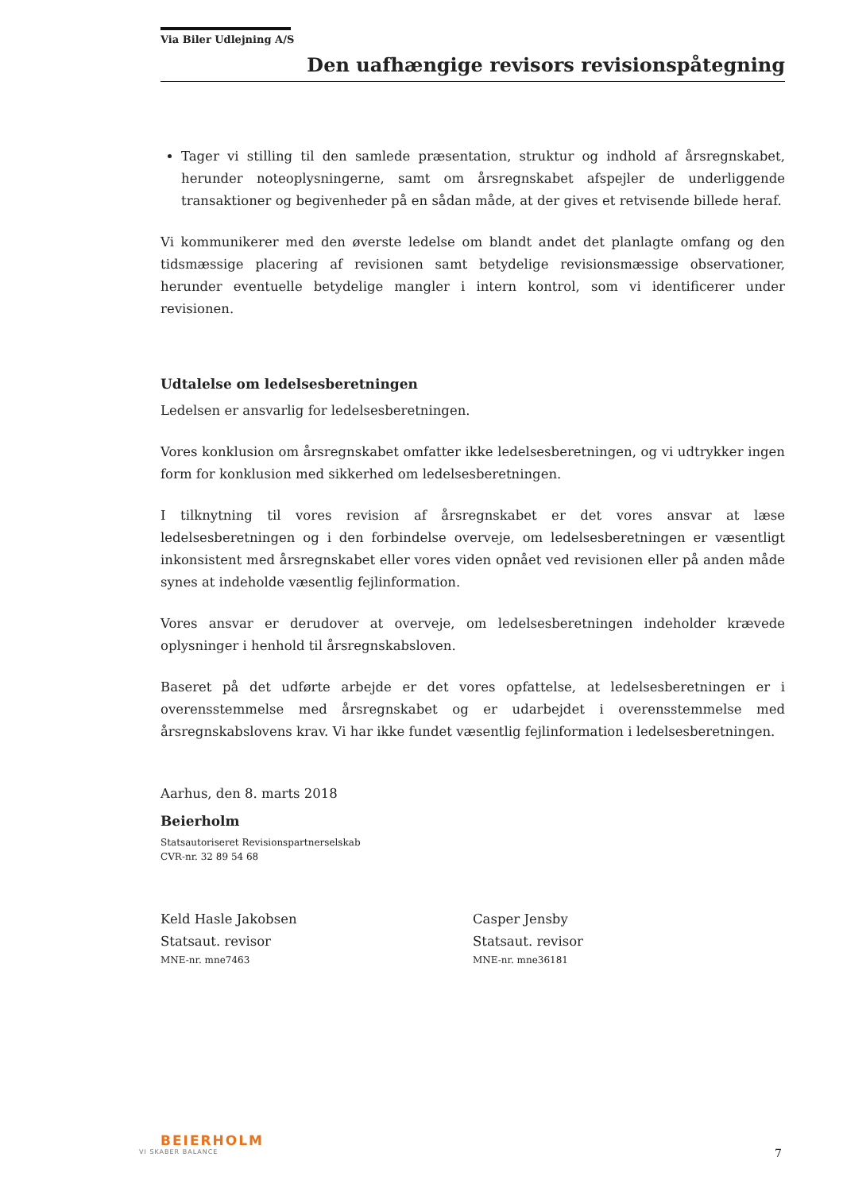Via Biler Udlejning A/S
Den uafhængige revisors revisionspåtegning
Tager vi stilling til den samlede præsentation, struktur og indhold af årsregnskabet, herunder noteoplysningerne, samt om årsregnskabet afspejler de underliggende transaktioner og begivenheder på en sådan måde, at der gives et retvisende billede heraf.
Vi kommunikerer med den øverste ledelse om blandt andet det planlagte omfang og den tidsmæssige placering af revisionen samt betydelige revisionsmæssige observationer, herunder eventuelle betydelige mangler i intern kontrol, som vi identificerer under revisionen.
Udtalelse om ledelsesberetningen
Ledelsen er ansvarlig for ledelsesberetningen.
Vores konklusion om årsregnskabet omfatter ikke ledelsesberetningen, og vi udtrykker ingen form for konklusion med sikkerhed om ledelsesberetningen.
I tilknytning til vores revision af årsregnskabet er det vores ansvar at læse ledelsesberetningen og i den forbindelse overveje, om ledelsesberetningen er væsentligt inkonsistent med årsregnskabet eller vores viden opnået ved revisionen eller på anden måde synes at indeholde væsentlig fejlinformation.
Vores ansvar er derudover at overveje, om ledelsesberetningen indeholder krævede oplysninger i henhold til årsregnskabsloven.
Baseret på det udførte arbejde er det vores opfattelse, at ledelsesberetningen er i overensstemmelse med årsregnskabet og er udarbejdet i overensstemmelse med årsregnskabslovens krav. Vi har ikke fundet væsentlig fejlinformation i ledelsesberetningen.
Aarhus, den 8. marts 2018
Beierholm
Statsautoriseret Revisionspartnerselskab
CVR-nr. 32 89 54 68
Keld Hasle Jakobsen
Statsaut. revisor
MNE-nr. mne7463
Casper Jensby
Statsaut. revisor
MNE-nr. mne36181
BEIERHOLM
VI SKABER BALANCE
7